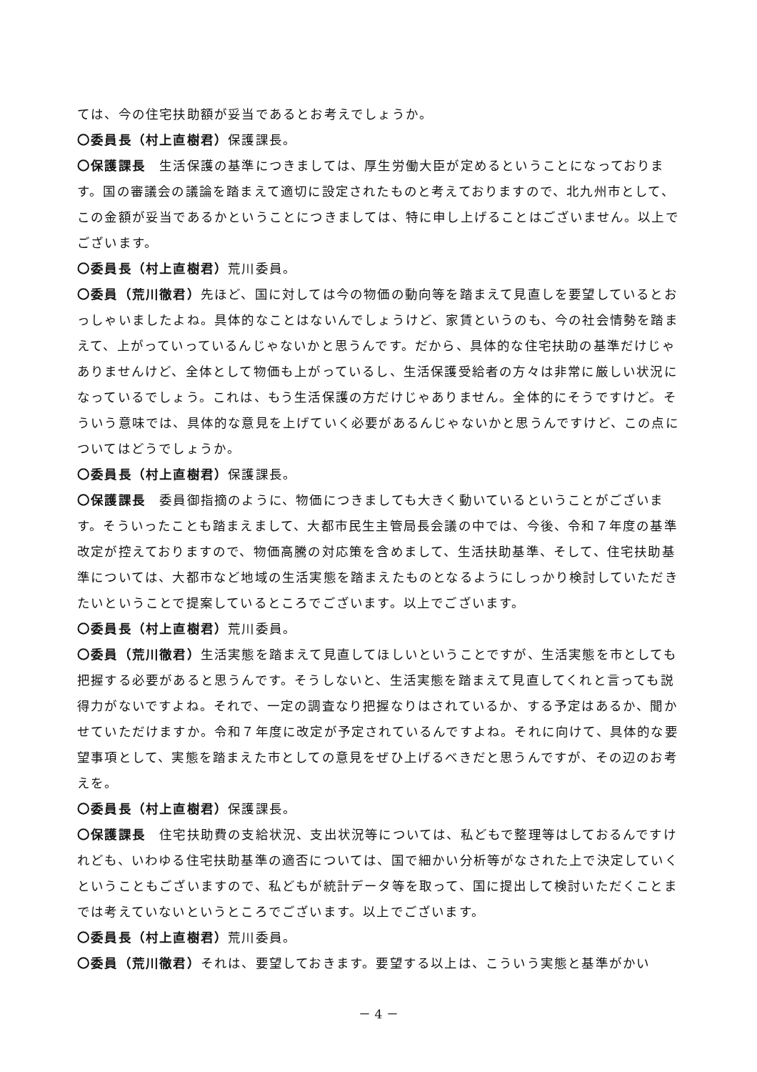ては、今の住宅扶助額が妥当であるとお考えでしょうか。
〇委員長（村上直樹君）保護課長。
〇保護課長　生活保護の基準につきましては、厚生労働大臣が定めるということになっております。国の審議会の議論を踏まえて適切に設定されたものと考えておりますので、北九州市として、この金額が妥当であるかということにつきましては、特に申し上げることはございません。以上でございます。
〇委員長（村上直樹君）荒川委員。
〇委員（荒川徹君）先ほど、国に対しては今の物価の動向等を踏まえて見直しを要望しているとおっしゃいましたよね。具体的なことはないんでしょうけど、家賃というのも、今の社会情勢を踏まえて、上がっていっているんじゃないかと思うんです。だから、具体的な住宅扶助の基準だけじゃありませんけど、全体として物価も上がっているし、生活保護受給者の方々は非常に厳しい状況になっているでしょう。これは、もう生活保護の方だけじゃありません。全体的にそうですけど。そういう意味では、具体的な意見を上げていく必要があるんじゃないかと思うんですけど、この点についてはどうでしょうか。
〇委員長（村上直樹君）保護課長。
〇保護課長　委員御指摘のように、物価につきましても大きく動いているということがございます。そういったことも踏まえまして、大都市民生主管局長会議の中では、今後、令和７年度の基準改定が控えておりますので、物価高騰の対応策を含めまして、生活扶助基準、そして、住宅扶助基準については、大都市など地域の生活実態を踏まえたものとなるようにしっかり検討していただきたいということで提案しているところでございます。以上でございます。
〇委員長（村上直樹君）荒川委員。
〇委員（荒川徹君）生活実態を踏まえて見直してほしいということですが、生活実態を市としても把握する必要があると思うんです。そうしないと、生活実態を踏まえて見直してくれと言っても説得力がないですよね。それで、一定の調査なり把握なりはされているか、する予定はあるか、聞かせていただけますか。令和７年度に改定が予定されているんですよね。それに向けて、具体的な要望事項として、実態を踏まえた市としての意見をぜひ上げるべきだと思うんですが、その辺のお考えを。
〇委員長（村上直樹君）保護課長。
〇保護課長　住宅扶助費の支給状況、支出状況等については、私どもで整理等はしておるんですけれども、いわゆる住宅扶助基準の適否については、国で細かい分析等がなされた上で決定していくということもございますので、私どもが統計データ等を取って、国に提出して検討いただくことまでは考えていないというところでございます。以上でございます。
〇委員長（村上直樹君）荒川委員。
〇委員（荒川徹君）それは、要望しておきます。要望する以上は、こういう実態と基準がかい
－ 4 －